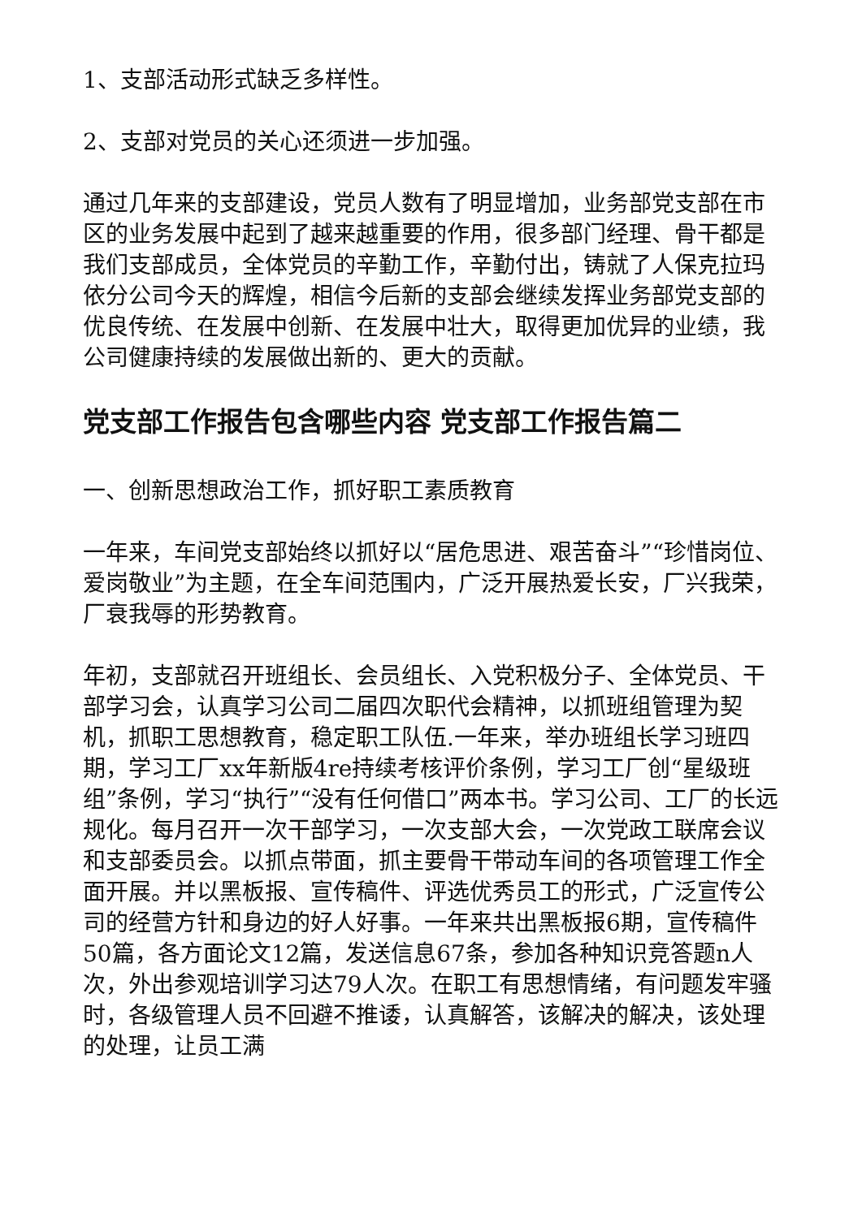1、支部活动形式缺乏多样性。
2、支部对党员的关心还须进一步加强。
通过几年来的支部建设，党员人数有了明显增加，业务部党支部在市区的业务发展中起到了越来越重要的作用，很多部门经理、骨干都是我们支部成员，全体党员的辛勤工作，辛勤付出，铸就了人保克拉玛依分公司今天的辉煌，相信今后新的支部会继续发挥业务部党支部的优良传统、在发展中创新、在发展中壮大，取得更加优异的业绩，我公司健康持续的发展做出新的、更大的贡献。
党支部工作报告包含哪些内容 党支部工作报告篇二
一、创新思想政治工作，抓好职工素质教育
一年来，车间党支部始终以抓好以“居危思进、艰苦奋斗”“珍惜岗位、爱岗敬业”为主题，在全车间范围内，广泛开展热爱长安，厂兴我荣，厂衰我辱的形势教育。
年初，支部就召开班组长、会员组长、入党积极分子、全体党员、干部学习会，认真学习公司二届四次职代会精神，以抓班组管理为契机，抓职工思想教育，稳定职工队伍.一年来，举办班组长学习班四期，学习工厂xx年新版4re持续考核评价条例，学习工厂创“星级班组”条例，学习“执行”“没有任何借口”两本书。学习公司、工厂的长远规化。每月召开一次干部学习，一次支部大会，一次党政工联席会议和支部委员会。以抓点带面，抓主要骨干带动车间的各项管理工作全面开展。并以黑板报、宣传稿件、评选优秀员工的形式，广泛宣传公司的经营方针和身边的好人好事。一年来共出黑板报6期，宣传稿件50篇，各方面论文12篇，发送信息67条，参加各种知识竞答题n人次，外出参观培训学习达79人次。在职工有思想情绪，有问题发牢骚时，各级管理人员不回避不推诿，认真解答，该解决的解决，该处理的处理，让员工满